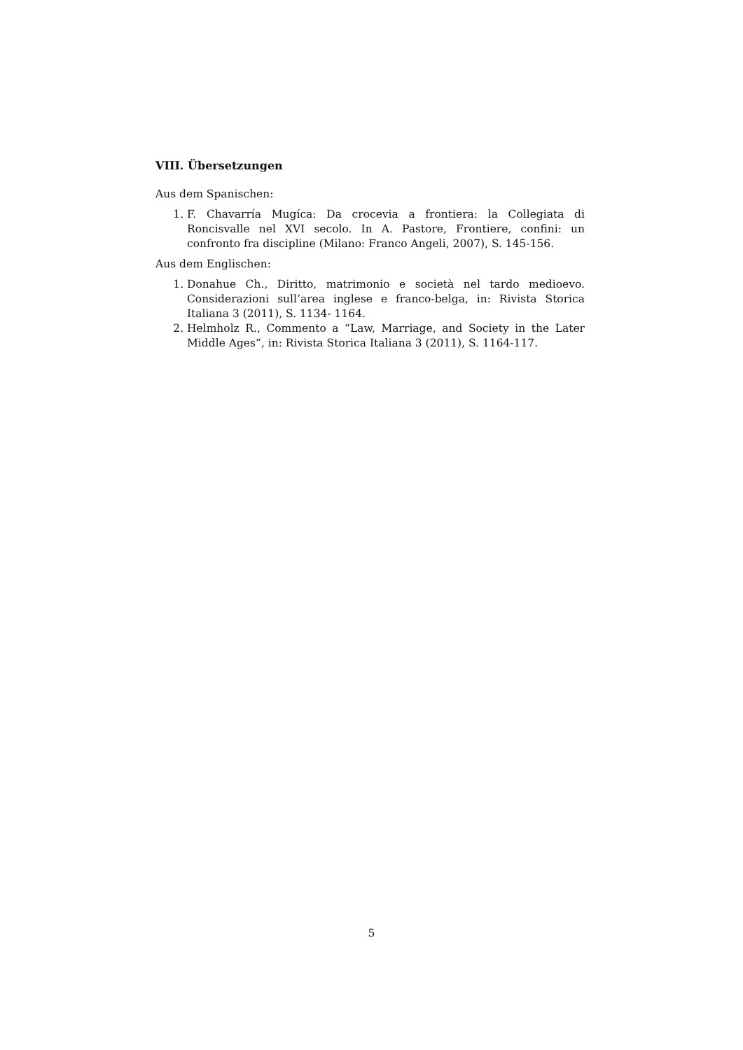VIII. Übersetzungen
Aus dem Spanischen:
1. F. Chavarría Mugíca: Da crocevia a frontiera: la Collegiata di Roncisvalle nel XVI secolo. In A. Pastore, Frontiere, confini: un confronto fra discipline (Milano: Franco Angeli, 2007), S. 145-156.
Aus dem Englischen:
1. Donahue Ch., Diritto, matrimonio e società nel tardo medioevo. Considerazioni sull’area inglese e franco-belga, in: Rivista Storica Italiana 3 (2011), S. 1134- 1164.
2. Helmholz R., Commento a “Law, Marriage, and Society in the Later Middle Ages”, in: Rivista Storica Italiana 3 (2011), S. 1164-117.
5